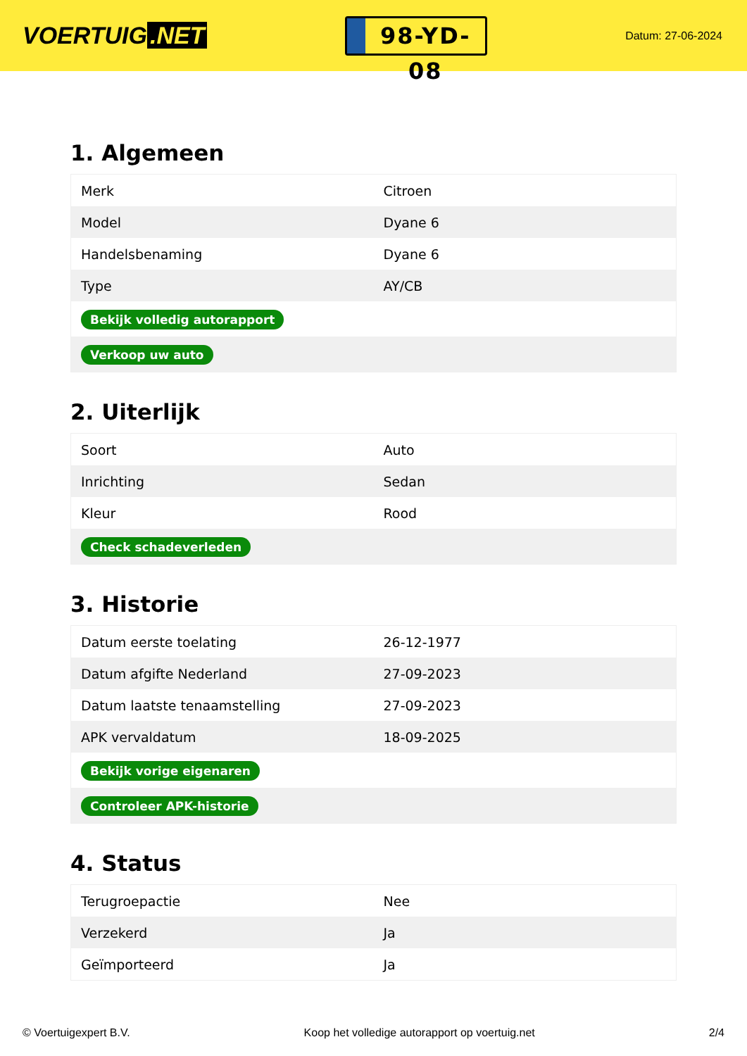VOERTUIG.NET
98-YD-08
Datum: 27-06-2024
1. Algemeen
| Merk | Citroen |
| Model | Dyane 6 |
| Handelsbenaming | Dyane 6 |
| Type | AY/CB |
| Bekijk volledig autorapport | |
| Verkoop uw auto | |
2. Uiterlijk
| Soort | Auto |
| Inrichting | Sedan |
| Kleur | Rood |
| Check schadeverleden | |
3. Historie
| Datum eerste toelating | 26-12-1977 |
| Datum afgifte Nederland | 27-09-2023 |
| Datum laatste tenaamstelling | 27-09-2023 |
| APK vervaldatum | 18-09-2025 |
| Bekijk vorige eigenaren | |
| Controleer APK-historie | |
4. Status
| Terugroepactie | Nee |
| Verzekerd | Ja |
| Geïmporteerd | Ja |
© Voertuigexpert B.V. Koop het volledige autorapport op voertuig.net 2/4